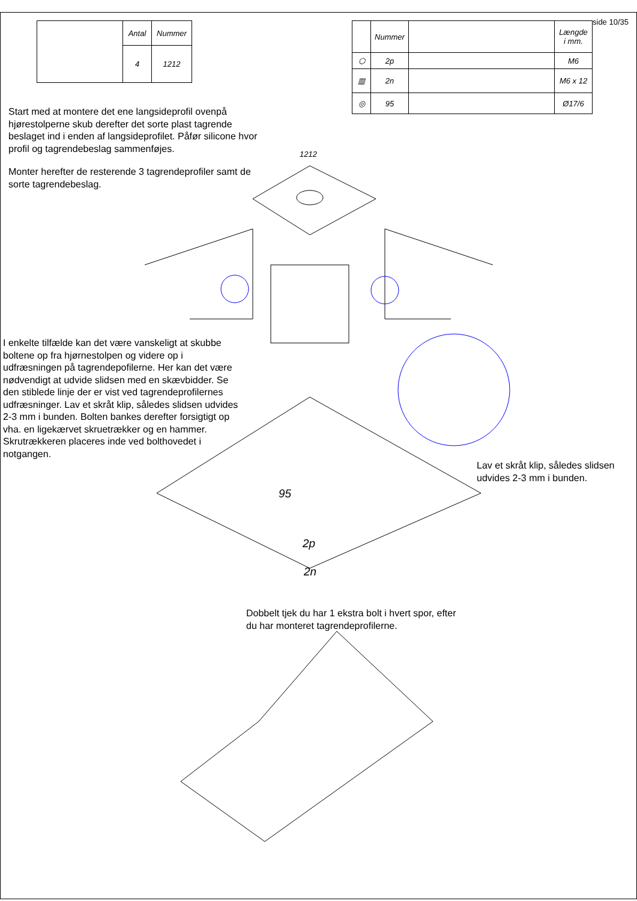| | Antal | Nummer |
| | 4 | 1212 |
side 10/35
| | Nummer | | Længde i mm. |
| --- | --- | --- | --- |
| ⬡ | 2p | | M6 |
| ▥ | 2n | | M6 x 12 |
| ◎ | 95 | | Ø17/6 |
Start med at montere det ene langsideprofil ovenpå hjørestolperne skub derefter det sorte plast tagrende beslaget ind i enden af langsideprofilet. Påfør silicone hvor profil og tagrendebeslag sammenføjes.
Monter herefter de resterende 3 tagrendeprofiler samt de sorte tagrendebeslag.
1212
I enkelte tilfælde kan det være vanskeligt at skubbe boltene op fra hjørnestolpen og videre op i udfræsningen på tagrendepofilerne. Her kan det være nødvendigt at udvide slidsen med en skævbidder. Se den stiblede linje der er vist ved tagrendeprofilernes udfræsninger. Lav et skråt klip, således slidsen udvides 2-3 mm i bunden. Bolten bankes derefter forsigtigt op vha. en ligekærvet skruetrækker og en hammer. Skrutrækkeren placeres inde ved bolthovedet i notgangen.
Lav et skråt klip, således slidsen udvides 2-3 mm i bunden.
95
2p
2n
Dobbelt tjek du har 1 ekstra bolt i hvert spor, efter du har monteret tagrendeprofilerne.